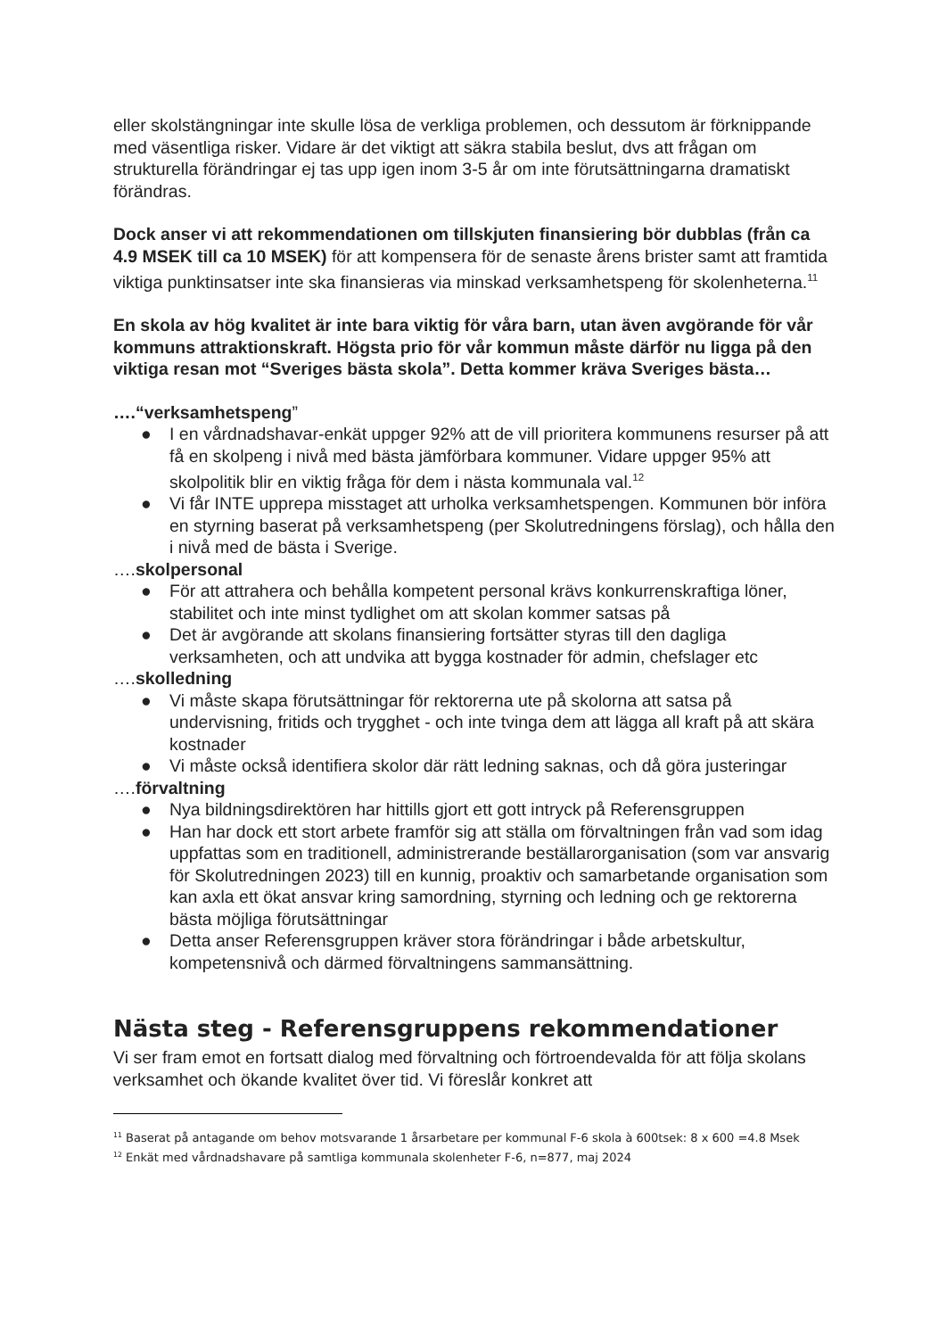eller skolstängningar inte skulle lösa de verkliga problemen, och dessutom är förknippande med väsentliga risker. Vidare är det viktigt att säkra stabila beslut, dvs att frågan om strukturella förändringar ej tas upp igen inom 3-5 år om inte förutsättningarna dramatiskt förändras.
Dock anser vi att rekommendationen om tillskjuten finansiering bör dubblas (från ca 4.9 MSEK till ca 10 MSEK) för att kompensera för de senaste årens brister samt att framtida viktiga punktinsatser inte ska finansieras via minskad verksamhetspeng för skolenheterna.<sup>11</sup>
En skola av hög kvalitet är inte bara viktig för våra barn, utan även avgörande för vår kommuns attraktionskraft. Högsta prio för vår kommun måste därför nu ligga på den viktiga resan mot “Sveriges bästa skola”. Detta kommer kräva Sveriges bästa…
….“verksamhetspeng”
● I en vårdnadshavar-enkät uppger 92% att de vill prioritera kommunens resurser på att få en skolpeng i nivå med bästa jämförbara kommuner. Vidare uppger 95% att skolpolitik blir en viktig fråga för dem i nästa kommunala val.<sup>12</sup>
● Vi får INTE upprepa misstaget att urholka verksamhetspengen. Kommunen bör införa en styrning baserat på verksamhetspeng (per Skolutredningens förslag), och hålla den i nivå med de bästa i Sverige.
….skolpersonal
● För att attrahera och behålla kompetent personal krävs konkurrenskraftiga löner, stabilitet och inte minst tydlighet om att skolan kommer satsas på
● Det är avgörande att skolans finansiering fortsätter styras till den dagliga verksamheten, och att undvika att bygga kostnader för admin, chefslager etc
….skolledning
● Vi måste skapa förutsättningar för rektorerna ute på skolorna att satsa på undervisning, fritids och trygghet - och inte tvinga dem att lägga all kraft på att skära kostnader
● Vi måste också identifiera skolor där rätt ledning saknas, och då göra justeringar
….förvaltning
● Nya bildningsdirektören har hittills gjort ett gott intryck på Referensgruppen
● Han har dock ett stort arbete framför sig att ställa om förvaltningen från vad som idag uppfattas som en traditionell, administrerande beställarorganisation (som var ansvarig för Skolutredningen 2023) till en kunnig, proaktiv och samarbetande organisation som kan axla ett ökat ansvar kring samordning, styrning och ledning och ge rektorerna bästa möjliga förutsättningar
● Detta anser Referensgruppen kräver stora förändringar i både arbetskultur, kompetensnivå och därmed förvaltningens sammansättning.
Nästa steg - Referensgruppens rekommendationer
Vi ser fram emot en fortsatt dialog med förvaltning och förtroendevalda för att följa skolans verksamhet och ökande kvalitet över tid. Vi föreslår konkret att
<sup>11</sup> Baserat på antagande om behov motsvarande 1 årsarbetare per kommunal F-6 skola à 600tsek: 8 x 600 =4.8 Msek
<sup>12</sup> Enkät med vårdnadshavare på samtliga kommunala skolenheter F-6, n=877, maj 2024